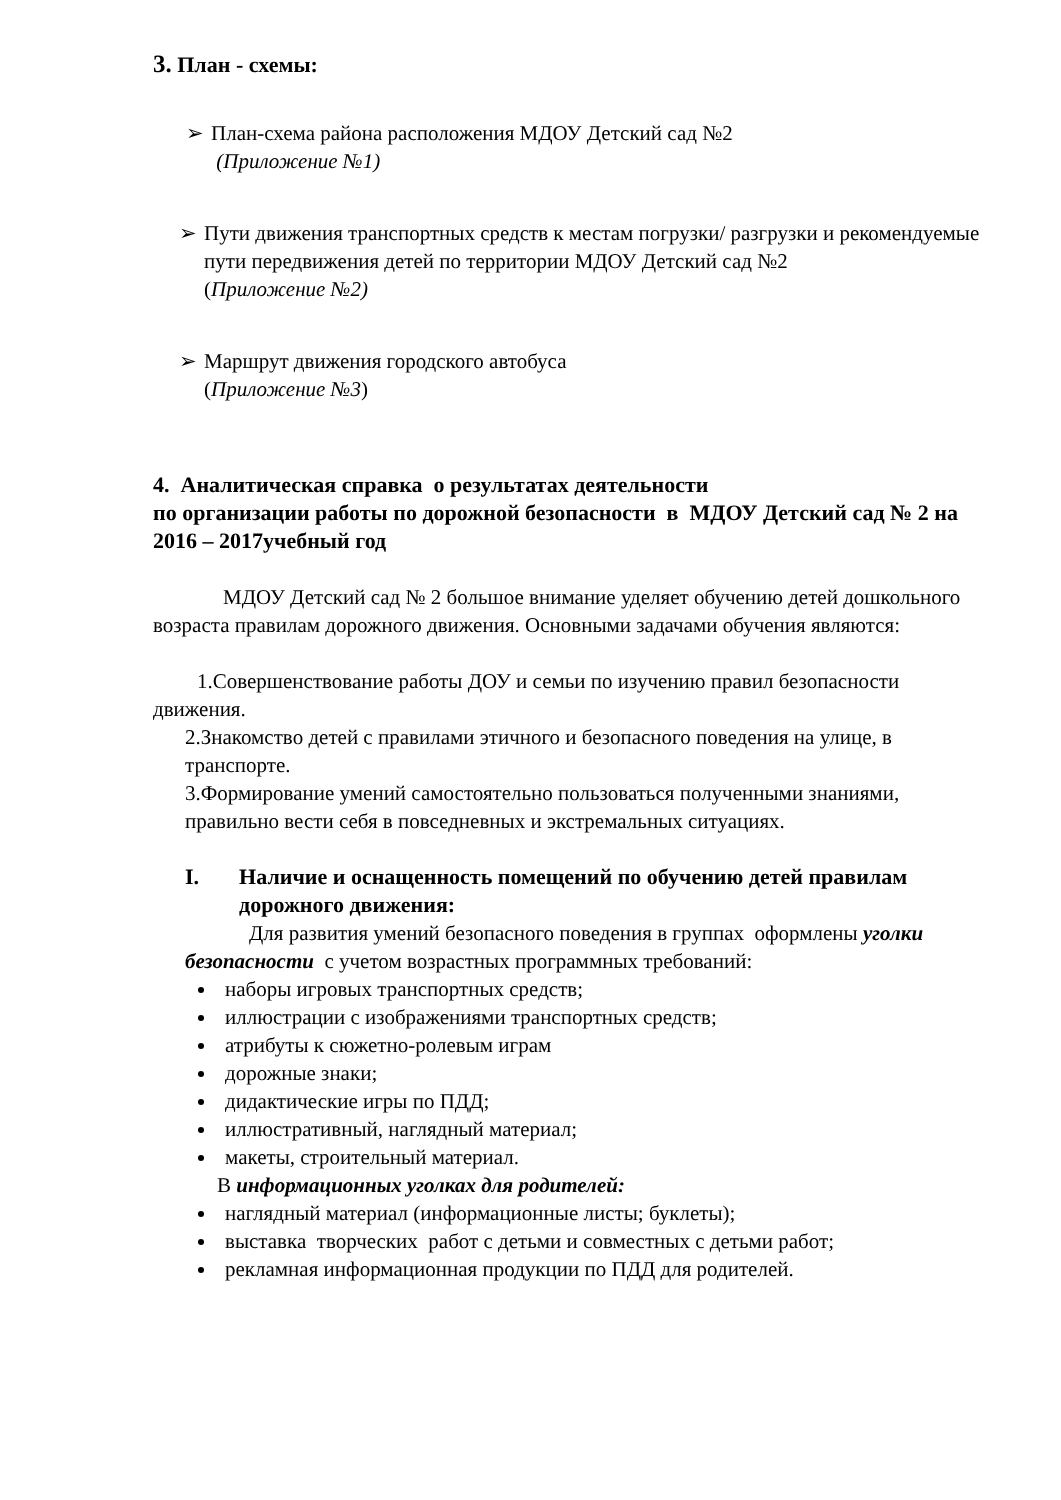3. План - схемы:
➢ План-схема района расположения МДОУ Детский сад №2
(Приложение №1)
➢ Пути движения транспортных средств к местам погрузки/ разгрузки и рекомендуемые пути передвижения детей по территории МДОУ Детский сад №2
(Приложение №2)
➢ Маршрут движения городского автобуса
(Приложение №3)
4. Аналитическая справка о результатах деятельности
по организации работы по дорожной безопасности в МДОУ Детский сад № 2 на 2016 – 2017учебный год
МДОУ Детский сад № 2 большое внимание уделяет обучению детей дошкольного возраста правилам дорожного движения. Основными задачами обучения являются:
1.Совершенствование работы ДОУ и семьи по изучению правил безопасности движения.
2.Знакомство детей с правилами этичного и безопасного поведения на улице, в транспорте.
3.Формирование умений самостоятельно пользоваться полученными знаниями, правильно вести себя в повседневных и экстремальных ситуациях.
I. Наличие и оснащенность помещений по обучению детей правилам дорожного движения:
Для развития умений безопасного поведения в группах оформлены уголки безопасности с учетом возрастных программных требований:
наборы игровых транспортных средств;
иллюстрации с изображениями транспортных средств;
атрибуты к сюжетно-ролевым играм
дорожные знаки;
дидактические игры по ПДД;
иллюстративный, наглядный материал;
макеты, строительный материал.
В информационных уголках для родителей:
наглядный материал (информационные листы; буклеты);
выставка творческих работ с детьми и совместных с детьми работ;
рекламная информационная продукции по ПДД для родителей.